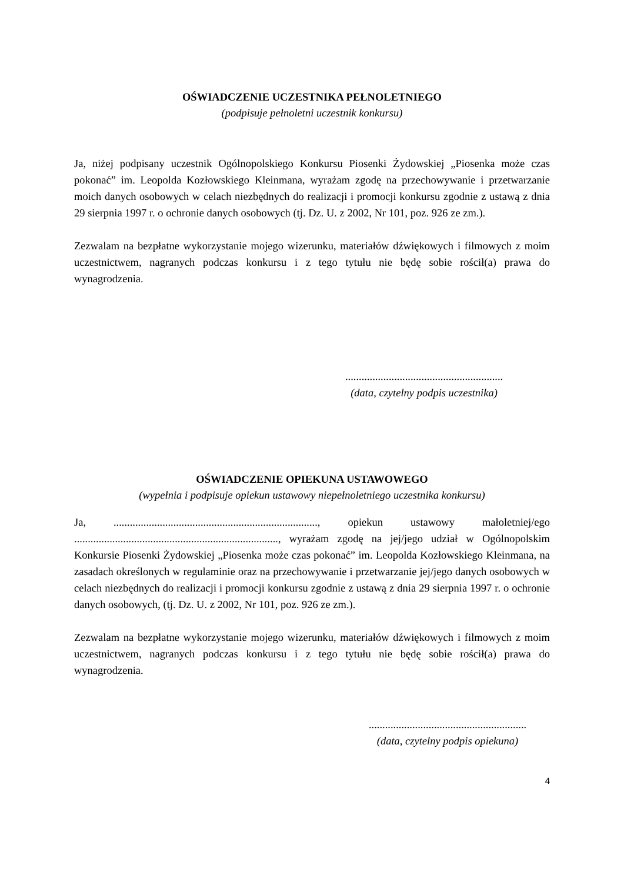OŚWIADCZENIE UCZESTNIKA PEŁNOLETNIEGO
(podpisuje pełnoletni uczestnik konkursu)
Ja, niżej podpisany uczestnik Ogólnopolskiego Konkursu Piosenki Żydowskiej „Piosenka może czas pokonać” im. Leopolda Kozłowskiego Kleinmana, wyrażam zgodę na przechowywanie i przetwarzanie moich danych osobowych w celach niezbędnych do realizacji i promocji konkursu zgodnie z ustawą z dnia 29 sierpnia 1997 r. o ochronie danych osobowych (tj. Dz. U. z 2002, Nr 101, poz. 926 ze zm.).
Zezwalam na bezpłatne wykorzystanie mojego wizerunku, materiałów dźwiękowych i filmowych z moim uczestnictwem, nagranych podczas konkursu i z tego tytułu nie będę sobie rościł(a) prawa do wynagrodzenia.
..........................................................
(data, czytelny podpis uczestnika)
OŚWIADCZENIE OPIEKUNA USTAWOWEGO
(wypełnia i podpisuje opiekun ustawowy niepełnoletniego uczestnika konkursu)
Ja, ..........................................................................., opiekun ustawowy małoletniej/ego ..........................................................................., wyrażam zgodę na jej/jego udział w Ogólnopolskim Konkursie Piosenki Żydowskiej „Piosenka może czas pokonać” im. Leopolda Kozłowskiego Kleinmana, na zasadach określonych w regulaminie oraz na przechowywanie i przetwarzanie jej/jego danych osobowych w celach niezbędnych do realizacji i promocji konkursu zgodnie z ustawą z dnia 29 sierpnia 1997 r. o ochronie danych osobowych, (tj. Dz. U. z 2002, Nr 101, poz. 926 ze zm.).
Zezwalam na bezpłatne wykorzystanie mojego wizerunku, materiałów dźwiękowych i filmowych z moim uczestnictwem, nagranych podczas konkursu i z tego tytułu nie będę sobie rościł(a) prawa do wynagrodzenia.
..........................................................
(data, czytelny podpis opiekuna)
4